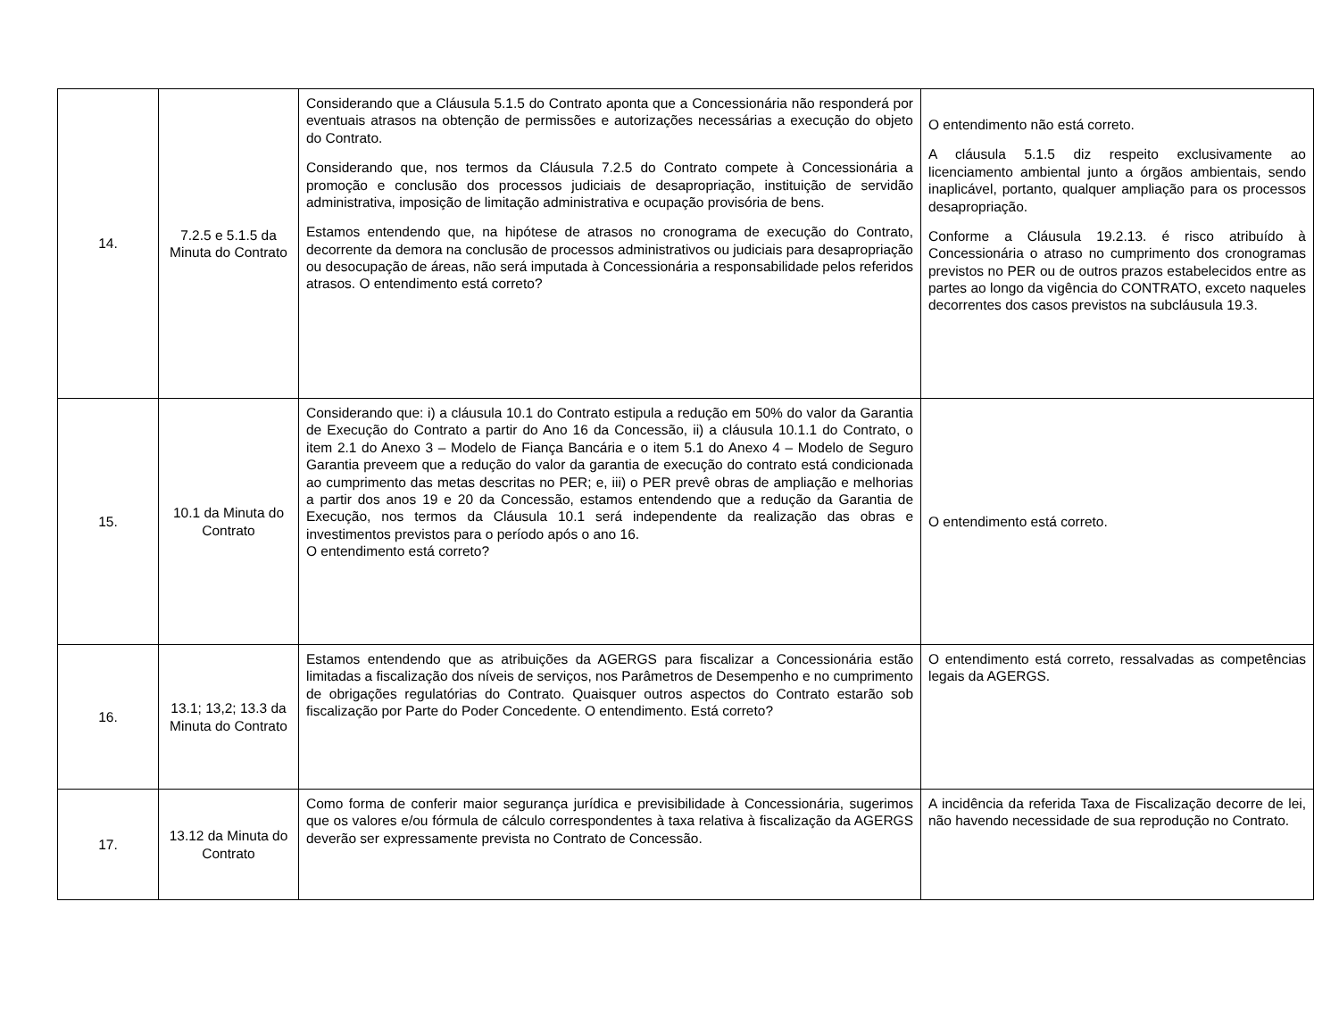| 14. | 7.2.5 e 5.1.5 da Minuta do Contrato | Considerando que a Cláusula 5.1.5 do Contrato aponta que a Concessionária não responderá por eventuais atrasos na obtenção de permissões e autorizações necessárias a execução do objeto do Contrato. Considerando que, nos termos da Cláusula 7.2.5 do Contrato compete à Concessionária a promoção e conclusão dos processos judiciais de desapropriação, instituição de servidão administrativa, imposição de limitação administrativa e ocupação provisória de bens. Estamos entendendo que, na hipótese de atrasos no cronograma de execução do Contrato, decorrente da demora na conclusão de processos administrativos ou judiciais para desapropriação ou desocupação de áreas, não será imputada à Concessionária a responsabilidade pelos referidos atrasos. O entendimento está correto? | O entendimento não está correto. A cláusula 5.1.5 diz respeito exclusivamente ao licenciamento ambiental junto a órgãos ambientais, sendo inaplicável, portanto, qualquer ampliação para os processos desapropriação. Conforme a Cláusula 19.2.13. é risco atribuído à Concessionária o atraso no cumprimento dos cronogramas previstos no PER ou de outros prazos estabelecidos entre as partes ao longo da vigência do CONTRATO, exceto naqueles decorrentes dos casos previstos na subcláusula 19.3. |
| 15. | 10.1 da Minuta do Contrato | Considerando que: i) a cláusula 10.1 do Contrato estipula a redução em 50% do valor da Garantia de Execução do Contrato a partir do Ano 16 da Concessão, ii) a cláusula 10.1.1 do Contrato, o item 2.1 do Anexo 3 – Modelo de Fiança Bancária e o item 5.1 do Anexo 4 – Modelo de Seguro Garantia preveem que a redução do valor da garantia de execução do contrato está condicionada ao cumprimento das metas descritas no PER; e, iii) o PER prevê obras de ampliação e melhorias a partir dos anos 19 e 20 da Concessão, estamos entendendo que a redução da Garantia de Execução, nos termos da Cláusula 10.1 será independente da realização das obras e investimentos previstos para o período após o ano 16. O entendimento está correto? | O entendimento está correto. |
| 16. | 13.1; 13,2; 13.3 da Minuta do Contrato | Estamos entendendo que as atribuições da AGERGS para fiscalizar a Concessionária estão limitadas a fiscalização dos níveis de serviços, nos Parâmetros de Desempenho e no cumprimento de obrigações regulatórias do Contrato. Quaisquer outros aspectos do Contrato estarão sob fiscalização por Parte do Poder Concedente. O entendimento. Está correto? | O entendimento está correto, ressalvadas as competências legais da AGERGS. |
| 17. | 13.12 da Minuta do Contrato | Como forma de conferir maior segurança jurídica e previsibilidade à Concessionária, sugerimos que os valores e/ou fórmula de cálculo correspondentes à taxa relativa à fiscalização da AGERGS deverão ser expressamente prevista no Contrato de Concessão. | A incidência da referida Taxa de Fiscalização decorre de lei, não havendo necessidade de sua reprodução no Contrato. |